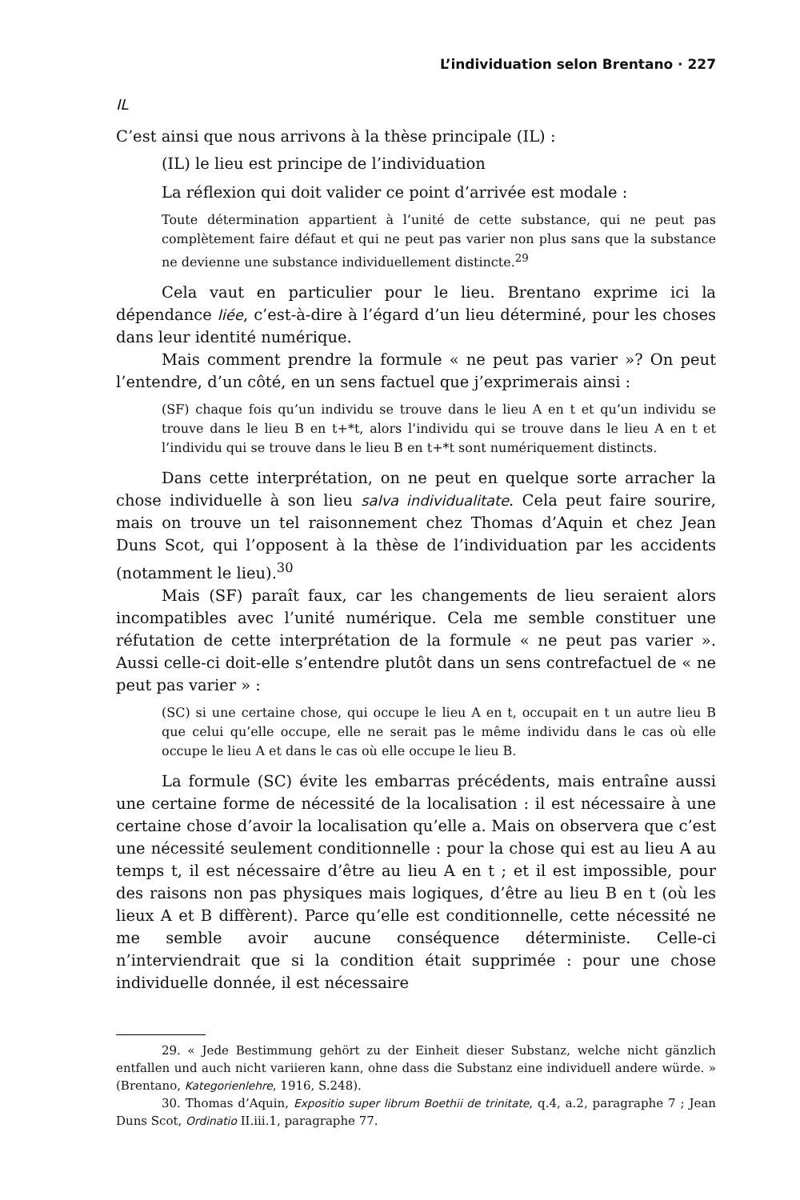L’individuation selon Brentano · 227
IL
C’est ainsi que nous arrivons à la thèse principale (IL) :
(IL) le lieu est principe de l’individuation
La réflexion qui doit valider ce point d’arrivée est modale :
Toute détermination appartient à l’unité de cette substance, qui ne peut pas complètement faire défaut et qui ne peut pas varier non plus sans que la substance ne devienne une substance individuellement distincte.<sup>29</sup>
Cela vaut en particulier pour le lieu. Brentano exprime ici la dépendance liée, c’est-à-dire à l’égard d’un lieu déterminé, pour les choses dans leur identité numérique.
Mais comment prendre la formule « ne peut pas varier »? On peut l’entendre, d’un côté, en un sens factuel que j’exprimerais ainsi :
(SF) chaque fois qu’un individu se trouve dans le lieu A en t et qu’un individu se trouve dans le lieu B en t+*t, alors l’individu qui se trouve dans le lieu A en t et l’individu qui se trouve dans le lieu B en t+*t sont numériquement distincts.
Dans cette interprétation, on ne peut en quelque sorte arracher la chose individuelle à son lieu salva individualitate. Cela peut faire sourire, mais on trouve un tel raisonnement chez Thomas d’Aquin et chez Jean Duns Scot, qui l’opposent à la thèse de l’individuation par les accidents (notamment le lieu).<sup>30</sup>
Mais (SF) paraît faux, car les changements de lieu seraient alors incompatibles avec l’unité numérique. Cela me semble constituer une réfutation de cette interprétation de la formule « ne peut pas varier ». Aussi celle-ci doit-elle s’entendre plutôt dans un sens contrefactuel de « ne peut pas varier » :
(SC) si une certaine chose, qui occupe le lieu A en t, occupait en t un autre lieu B que celui qu’elle occupe, elle ne serait pas le même individu dans le cas où elle occupe le lieu A et dans le cas où elle occupe le lieu B.
La formule (SC) évite les embarras précédents, mais entraîne aussi une certaine forme de nécessité de la localisation : il est nécessaire à une certaine chose d’avoir la localisation qu’elle a. Mais on observera que c’est une nécessité seulement conditionnelle : pour la chose qui est au lieu A au temps t, il est nécessaire d’être au lieu A en t ; et il est impossible, pour des raisons non pas physiques mais logiques, d’être au lieu B en t (où les lieux A et B diffèrent). Parce qu’elle est conditionnelle, cette nécessité ne me semble avoir aucune conséquence déterministe. Celle-ci n’interviendrait que si la condition était supprimée : pour une chose individuelle donnée, il est nécessaire
29. « Jede Bestimmung gehört zu der Einheit dieser Substanz, welche nicht gänzlich entfallen und auch nicht variieren kann, ohne dass die Substanz eine individuell andere würde. » (Brentano, Kategorienlehre, 1916, S.248).
30. Thomas d’Aquin, Expositio super librum Boethii de trinitate, q.4, a.2, paragraphe 7 ; Jean Duns Scot, Ordinatio II.iii.1, paragraphe 77.